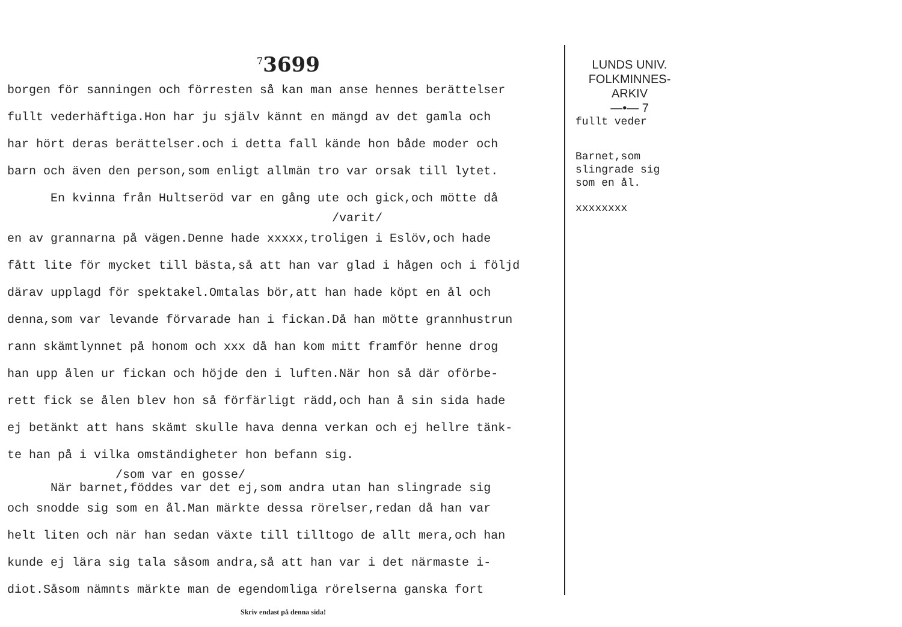<sup>7</sup> 3699
borgen för sanningen och förresten så kan man anse hennes berättelser
fullt vederhäftiga.Hon har ju själv kännt en mängd av det gamla och
har hört deras berättelser.och i detta fall kände hon både moder och
barn och även den person,som enligt allmän tro var orsak till lytet.
En kvinna från Hultseröd var en gång ute och gick,och mötte då
/varit/
en av grannarna på vägen.Denne hade xxxxx,troligen i Eslöv,och hade
fått lite för mycket till bästa,så att han var glad i hågen och i följd
därav upplagd för spektakel.Omtalas bör,att han hade köpt en ål och
denna,som var levande förvarade han i fickan.Då han mötte grannhustrun
rann skämtlynnet på honom och xxx då han kom mitt framför henne drog
han upp ålen ur fickan och höjde den i luften.När hon så där oförbe-
rett fick se ålen blev hon så förfärligt rädd,och han å sin sida hade
ej betänkt att hans skämt skulle hava denna verkan och ej hellre tänk-
te han på i vilka omständigheter hon befann sig.
/som var en gosse/
När barnet,föddes var det ej,som andra utan han slingrade sig
och snodde sig som en ål.Man märkte dessa rörelser,redan då han var
helt liten och när han sedan växte till tilltogo de allt mera,och han
kunde ej lära sig tala såsom andra,så att han var i det närmaste i-
diot.Såsom nämnts märkte man de egendomliga rörelserna ganska fort
Skriv endast på denna sida!
LUNDS UNIV.
FOLKMINNES-
ARKIV
—•— 7
fullt veder
Barnet,som
slingrade sig
som en ål.
xxxxxxxx